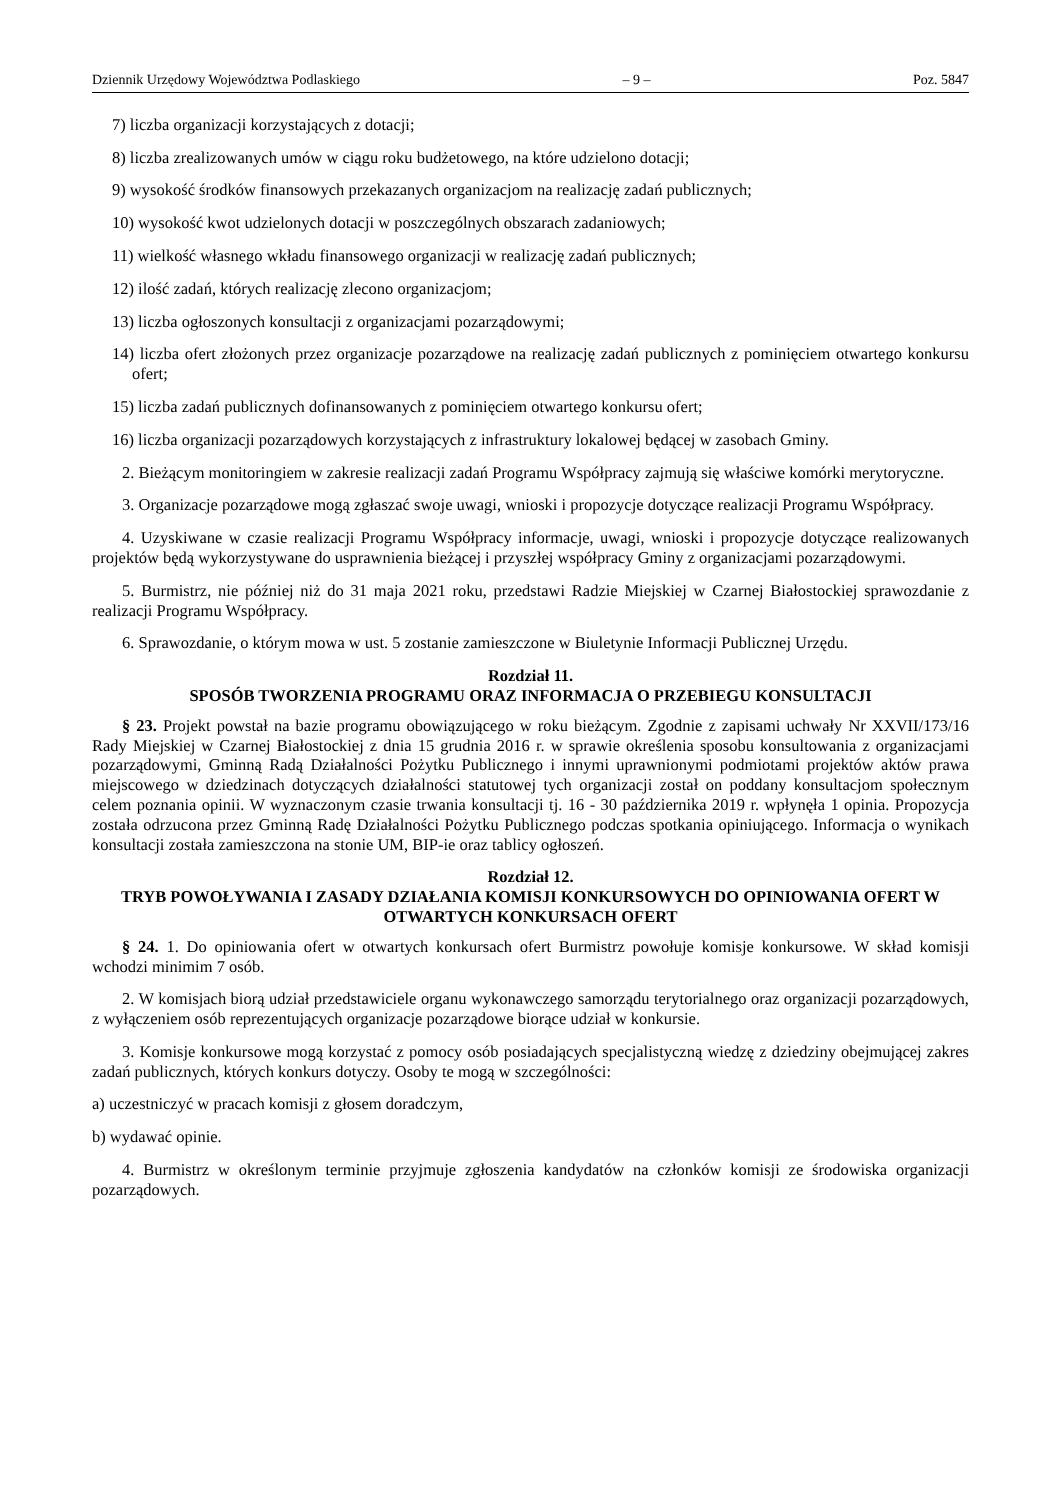Dziennik Urzędowy Województwa Podlaskiego – 9 – Poz. 5847
7) liczba organizacji korzystających z dotacji;
8) liczba zrealizowanych umów w ciągu roku budżetowego, na które udzielono dotacji;
9) wysokość środków finansowych przekazanych organizacjom na realizację zadań publicznych;
10) wysokość kwot udzielonych dotacji w poszczególnych obszarach zadaniowych;
11) wielkość własnego wkładu finansowego organizacji w realizację zadań publicznych;
12) ilość zadań, których realizację zlecono organizacjom;
13) liczba ogłoszonych konsultacji z organizacjami pozarządowymi;
14) liczba ofert złożonych przez organizacje pozarządowe na realizację zadań publicznych z pominięciem otwartego konkursu ofert;
15) liczba zadań publicznych dofinansowanych z pominięciem otwartego konkursu ofert;
16) liczba organizacji pozarządowych korzystających z infrastruktury lokalowej będącej w zasobach Gminy.
2. Bieżącym monitoringiem w zakresie realizacji zadań Programu Współpracy zajmują się właściwe komórki merytoryczne.
3. Organizacje pozarządowe mogą zgłaszać swoje uwagi, wnioski i propozycje dotyczące realizacji Programu Współpracy.
4. Uzyskiwane w czasie realizacji Programu Współpracy informacje, uwagi, wnioski i propozycje dotyczące realizowanych projektów będą wykorzystywane do usprawnienia bieżącej i przyszłej współpracy Gminy z organizacjami pozarządowymi.
5. Burmistrz, nie później niż do 31 maja 2021 roku, przedstawi Radzie Miejskiej w Czarnej Białostockiej sprawozdanie z realizacji Programu Współpracy.
6. Sprawozdanie, o którym mowa w ust. 5 zostanie zamieszczone w Biuletynie Informacji Publicznej Urzędu.
Rozdział 11.
SPOSÓB TWORZENIA PROGRAMU ORAZ INFORMACJA O PRZEBIEGU KONSULTACJI
§ 23. Projekt powstał na bazie programu obowiązującego w roku bieżącym. Zgodnie z zapisami uchwały Nr XXVII/173/16 Rady Miejskiej w Czarnej Białostockiej z dnia 15 grudnia 2016 r. w sprawie określenia sposobu konsultowania z organizacjami pozarządowymi, Gminną Radą Działalności Pożytku Publicznego i innymi uprawnionymi podmiotami projektów aktów prawa miejscowego w dziedzinach dotyczących działalności statutowej tych organizacji został on poddany konsultacjom społecznym celem poznania opinii. W wyznaczonym czasie trwania konsultacji tj. 16 - 30 października 2019 r. wpłynęła 1 opinia. Propozycja została odrzucona przez Gminną Radę Działalności Pożytku Publicznego podczas spotkania opiniującego. Informacja o wynikach konsultacji została zamieszczona na stonie UM, BIP-ie oraz tablicy ogłoszeń.
Rozdział 12.
TRYB POWOŁYWANIA I ZASADY DZIAŁANIA KOMISJI KONKURSOWYCH DO OPINIOWANIA OFERT W OTWARTYCH KONKURSACH OFERT
§ 24. 1. Do opiniowania ofert w otwartych konkursach ofert Burmistrz powołuje komisje konkursowe. W skład komisji wchodzi minimim 7 osób.
2. W komisjach biorą udział przedstawiciele organu wykonawczego samorządu terytorialnego oraz organizacji pozarządowych, z wyłączeniem osób reprezentujących organizacje pozarządowe biorące udział w konkursie.
3. Komisje konkursowe mogą korzystać z pomocy osób posiadających specjalistyczną wiedzę z dziedziny obejmującej zakres zadań publicznych, których konkurs dotyczy. Osoby te mogą w szczególności:
a) uczestniczyć w pracach komisji z głosem doradczym,
b) wydawać opinie.
4. Burmistrz w określonym terminie przyjmuje zgłoszenia kandydatów na członków komisji ze środowiska organizacji pozarządowych.